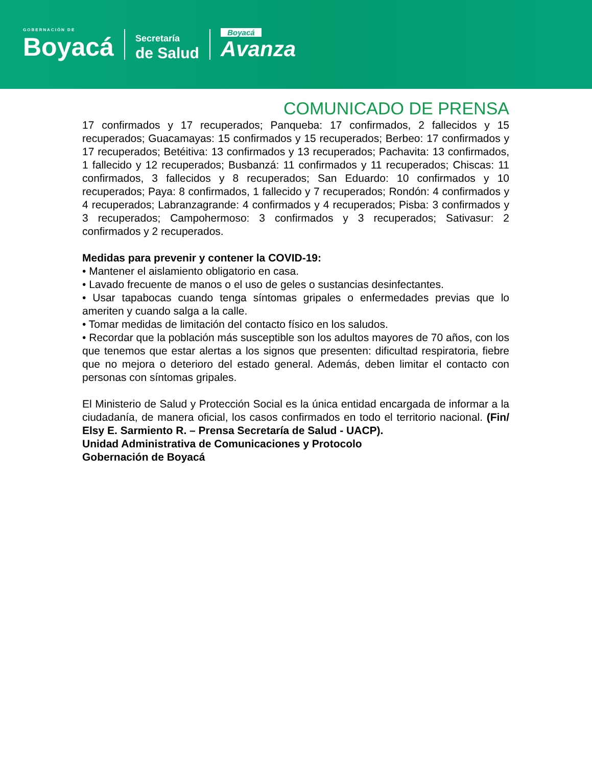GOBERNACIÓN DE
Boyacá
Secretaría
de Salud
Boyacá
Avanza
COMUNICADO DE PRENSA
17 confirmados y 17 recuperados; Panqueba: 17 confirmados, 2 fallecidos y 15 recuperados; Guacamayas: 15 confirmados y 15 recuperados; Berbeo: 17 confirmados y 17 recuperados; Betéitiva: 13 confirmados y 13 recuperados; Pachavita: 13 confirmados, 1 fallecido y 12 recuperados; Busbanzá: 11 confirmados y 11 recuperados; Chiscas: 11 confirmados, 3 fallecidos y 8 recuperados; San Eduardo: 10 confirmados y 10 recuperados; Paya: 8 confirmados, 1 fallecido y 7 recuperados; Rondón: 4 confirmados y 4 recuperados; Labranzagrande: 4 confirmados y 4 recuperados; Pisba: 3 confirmados y 3 recuperados; Campohermoso: 3 confirmados y 3 recuperados; Sativasur: 2 confirmados y 2 recuperados.
Medidas para prevenir y contener la COVID-19:
• Mantener el aislamiento obligatorio en casa.
• Lavado frecuente de manos o el uso de geles o sustancias desinfectantes.
• Usar tapabocas cuando tenga síntomas gripales o enfermedades previas que lo ameriten y cuando salga a la calle.
• Tomar medidas de limitación del contacto físico en los saludos.
• Recordar que la población más susceptible son los adultos mayores de 70 años, con los que tenemos que estar alertas a los signos que presenten: dificultad respiratoria, fiebre que no mejora o deterioro del estado general. Además, deben limitar el contacto con personas con síntomas gripales.
El Ministerio de Salud y Protección Social es la única entidad encargada de informar a la ciudadanía, de manera oficial, los casos confirmados en todo el territorio nacional. (Fin/ Elsy E. Sarmiento R. – Prensa Secretaría de Salud - UACP).
Unidad Administrativa de Comunicaciones y Protocolo
Gobernación de Boyacá